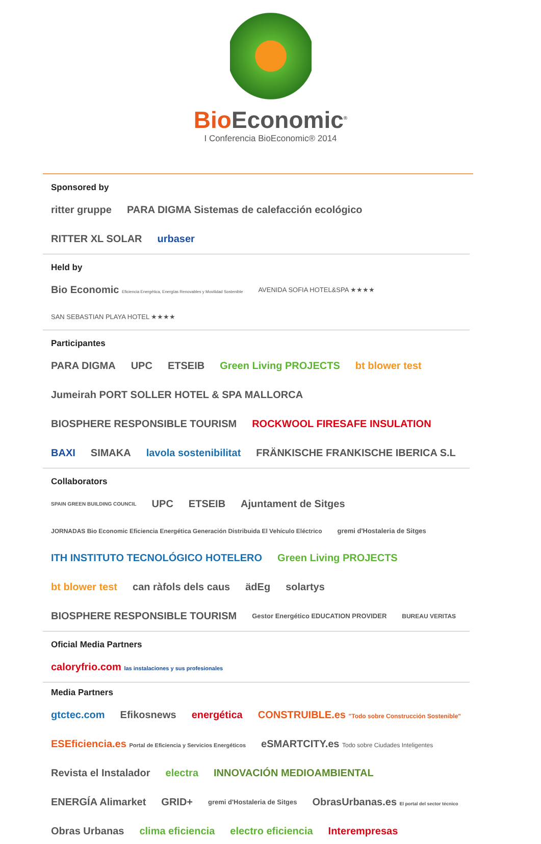Bio Economic<sup>®</sup>
I Conferencia BioEconomic® 2014
Sponsored by
ritter gruppe PARA DIGMA Sistemas de calefacción ecológico RITTER XL SOLAR urbaser
Held by
Bio Economic Eficiencia Energética, Energías Renovables y Movilidad Sostenible AVENIDA SOFIA HOTEL&SPA ★★★★ SAN SEBASTIAN PLAYA HOTEL ★★★★
Participantes
PARA DIGMA UPC ETSEIB Green Living PROJECTS bt blower test Jumeirah PORT SOLLER HOTEL & SPA MALLORCA BIOSPHERE RESPONSIBLE TOURISM ROCKWOOL FIRESAFE INSULATION BAXI SIMAKA lavola sostenibilitat FRÄNKISCHE FRANKISCHE IBERICA S.L
Collaborators
SPAIN GREEN BUILDING COUNCIL UPC ETSEIB Ajuntament de Sitges JORNADAS Bio Economic Eficiencia Energética Generación Distribuida El Vehículo Eléctrico gremi d'Hostaleria de Sitges ITH INSTITUTO TECNOLÓGICO HOTELERO Green Living PROJECTS bt blower test can ràfols dels caus ädEg solartys BIOSPHERE RESPONSIBLE TOURISM Gestor Energético EDUCATION PROVIDER BUREAU VERITAS
Oficial Media Partners
caloryfrio.com las instalaciones y sus profesionales
Media Partners
gtctec.com Efikosnews energética CONSTRUIBLE.es "Todo sobre Construcción Sostenible" ESEficiencia.es Portal de Eficiencia y Servicios Energéticos eSMARTCITY.es Todo sobre Ciudades Inteligentes Revista el Instalador electra INNOVACIÓN MEDIOAMBIENTAL ENERGÍA Alimarket GRID+ gremi d'Hostaleria de Sitges ObrasUrbanas.es El portal del sector técnico Obras Urbanas clima eficiencia electro eficiencia Interempresas